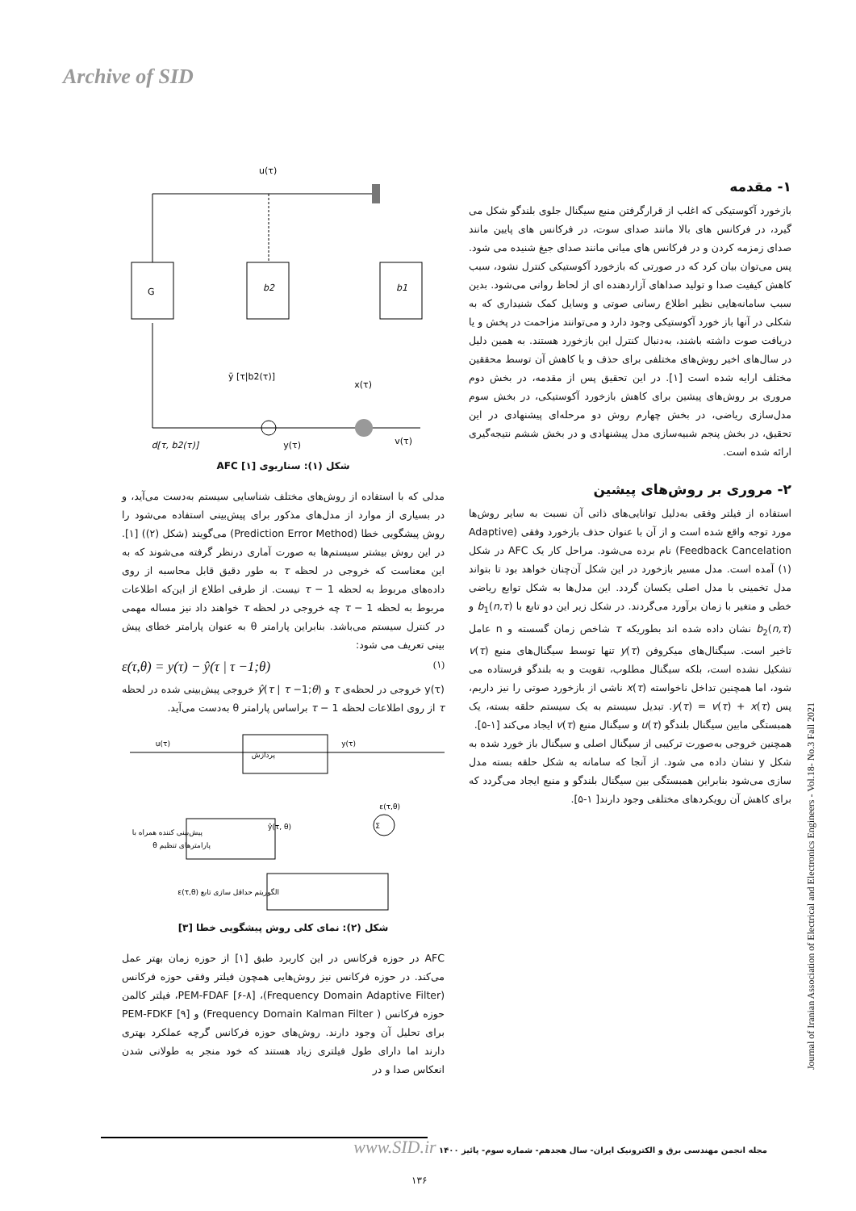Archive of SID
۱- مقدمه
بازخورد آکوستیکی که اغلب از قرارگرفتن منبع سیگنال جلوی بلندگو شکل می گیرد، در فرکانس های بالا مانند صدای سوت، در فرکانس های پایین مانند صدای زمزمه کردن و در فرکانس های میانی مانند صدای جیغ شنیده می شود. پس می‌توان بیان کرد که در صورتی که بازخورد آکوستیکی کنترل نشود، سبب کاهش کیفیت صدا و تولید صداهای آزاردهنده ای از لحاظ روانی می‌شود. بدین سبب سامانه‌هایی نظیر اطلاع رسانی صوتی و وسایل کمک شنیداری که به شکلی در آنها باز خورد آکوستیکی وجود دارد و می‌توانند مزاحمت در پخش و یا دریافت صوت داشته باشند، به‌دنبال کنترل این بازخورد هستند. به همین دلیل در سال‌های اخیر روش‌های مختلفی برای حذف و یا کاهش آن توسط محققین مختلف ارایه شده است [۱]. در این تحقیق پس از مقدمه، در بخش دوم مروری بر روش‌های پیشین برای کاهش بازخورد آکوستیکی، در بخش سوم مدل‌سازی ریاضی، در بخش چهارم روش دو مرحله‌ای پیشنهادی در این تحقیق، در بخش پنجم شبیه‌سازی مدل پیشنهادی و در بخش ششم نتیجه‌گیری ارائه شده است.
۲- مروری بر روش‌های پیشین
استفاده از فیلتر وفقی به‌دلیل توانایی‌های ذاتی آن نسبت به سایر روش‌ها مورد توجه واقع شده است و از آن با عنوان حذف بازخورد وفقی (Adaptive Feedback Cancelation) نام برده می‌شود. مراحل کار یک AFC در شکل (۱) آمده است. مدل مسیر بازخورد در این شکل آن‌چنان خواهد بود تا بتواند مدل تخمینی با مدل اصلی یکسان گردد. این مدل‌ها به شکل توابع ریاضی خطی و متغیر با زمان برآورد می‌گردند. در شکل زیر این دو تابع با b<sub>1</sub>(n,τ) و b<sub>2</sub>(n,τ) نشان داده شده اند بطوریکه τ شاخص زمان گسسته و n عامل تاخیر است. سیگنال‌های میکروفن y(τ) تنها توسط سیگنال‌های منبع v(τ) تشکیل نشده است، بلکه سیگنال مطلوب، تقویت و به بلندگو فرستاده می شود، اما همچنین تداخل ناخواسته x(τ) ناشی از بازخورد صوتی را نیز داریم، پس y(τ) = v(τ) + x(τ). تبدیل سیستم به یک سیستم حلقه بسته، یک همبستگی مابین سیگنال بلندگو u(τ) و سیگنال منبع v(τ) ایجاد می‌کند [۱-۵].
همچنین خروجی به‌صورت ترکیبی از سیگنال اصلی و سیگنال باز خورد شده به شکل y نشان داده می شود. از آنجا که سامانه به شکل حلقه بسته مدل سازی می‌شود بنابراین همبستگی بین سیگنال بلندگو و منبع ایجاد می‌گردد که برای کاهش آن رویکردهای مختلفی وجود دارند[ ۱-۵].
G
b2
b1
u(τ)
d[τ, b2(τ)]
y(τ)
v(τ)
x(τ)
ȳ [τ|b2(τ)]
شکل (۱): سناریوی AFC [۱]
مدلی که با استفاده از روش‌های مختلف شناسایی سیستم به‌دست می‌آید، و در بسیاری از موارد از مدل‌های مذکور برای پیش‌بینی استفاده می‌شود را روش پیشگویی خطا (Prediction Error Method) می‌گویند (شکل (۲)) [۱]. در این روش بیشتر سیستم‌ها به صورت آماری درنظر گرفته می‌شوند که به این معناست که خروجی در لحظه τ به طور دقیق قابل محاسبه از روی داده‌های مربوط به لحظه τ − 1 نیست. از طرفی اطلاع از این‌که اطلاعات مربوط به لحظه τ − 1 چه خروجی در لحظه τ خواهند داد نیز مساله مهمی در کنترل سیستم می‌باشد. بنابراین پارامتر θ به عنوان پارامتر خطای پیش بینی تعریف می شود:
ε(τ,θ) = y(τ) − ŷ(τ | τ −1;θ) (۱)
y(τ) خروجی در لحظه‌ی τ و ŷ(τ | τ −1;θ) خروجی پیش‌بینی شده در لحظه τ از روی اطلاعات لحظه τ − 1 براساس پارامتر θ به‌دست می‌آید.
پردازش
u(τ)
y(τ)
Σ
ε(τ,θ)
پیش‌بینی کننده همراه با
پارامترهای تنظیم θ
ŷ(τ, θ)
الگوریتم حداقل سازی تابع (ε(τ,θ
شکل (۲): نمای کلی روش پیشگویی خطا [۳]
AFC در حوزه فرکانس در این کاربرد طبق [۱] از حوزه زمان بهتر عمل می‌کند. در حوزه فرکانس نیز روش‌هایی همچون فیلتر وفقی حوزه فرکانس (Frequency Domain Adaptive Filter)، PEM-FDAF [۶-۸]، فیلتر کالمن حوزه فرکانس ( Frequency Domain Kalman Filter) و PEM-FDKF [۹] برای تحلیل آن وجود دارند. روش‌های حوزه فرکانس گرچه عملکرد بهتری دارند اما دارای طول فیلتری زیاد هستند که خود منجر به طولانی شدن انعکاس صدا و در
Journal of Iranian Association of Electrical and Electronics Engineers - Vol.18- No.3 Fall 2021
مجله انجمن مهندسی برق و الکترونیک ایران- سال هجدهم- شماره سوم- پائیز ۱۴۰۰ www.SID.ir
۱۳۶